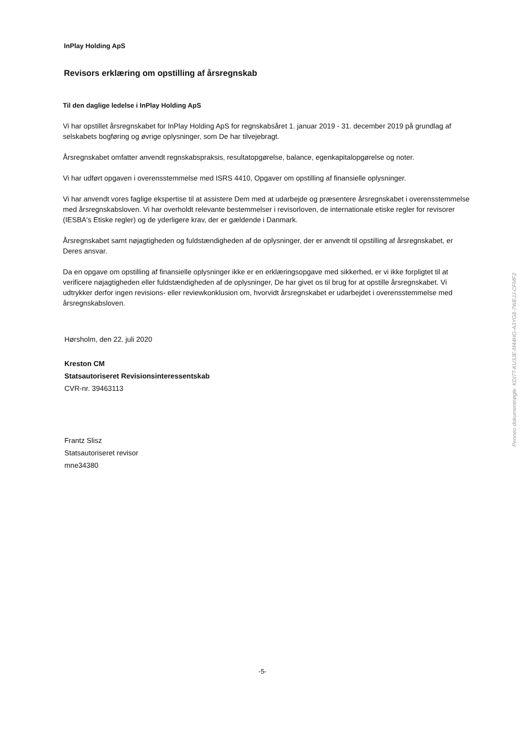InPlay Holding ApS
Revisors erklæring om opstilling af årsregnskab
Til den daglige ledelse i InPlay Holding ApS
Vi har opstillet årsregnskabet for InPlay Holding ApS for regnskabsåret 1. januar 2019 - 31. december 2019 på grundlag af selskabets bogføring og øvrige oplysninger, som De har tilvejebragt.
Årsregnskabet omfatter anvendt regnskabspraksis, resultatopgørelse, balance, egenkapitalopgørelse og noter.
Vi har udført opgaven i overensstemmelse med ISRS 4410, Opgaver om opstilling af finansielle oplysninger.
Vi har anvendt vores faglige ekspertise til at assistere Dem med at udarbejde og præsentere årsregnskabet i overensstemmelse med årsregnskabsloven. Vi har overholdt relevante bestemmelser i revisorloven, de internationale etiske regler for revisorer (IESBA's Etiske regler) og de yderligere krav, der er gældende i Danmark.
Årsregnskabet samt nøjagtigheden og fuldstændigheden af de oplysninger, der er anvendt til opstilling af årsregnskabet, er Deres ansvar.
Da en opgave om opstilling af finansielle oplysninger ikke er en erklæringsopgave med sikkerhed, er vi ikke forpligtet til at verificere nøjagtigheden eller fuldstændigheden af de oplysninger, De har givet os til brug for at opstille årsregnskabet. Vi udtrykker derfor ingen revisions- eller reviewkonklusion om, hvorvidt årsregnskabet er udarbejdet i overensstemmelse med årsregnskabsloven.
Hørsholm, den 22. juli 2020
Kreston CM
Statsautoriseret Revisionsinteressentskab
CVR-nr. 39463113
Frantz Slisz
Statsautoriseret revisor
mne34380
Penneo dokumentnøgle: KDI7T-KU3JE-M44HG-A3YG8-7WEJJ-CFMF2
-5-